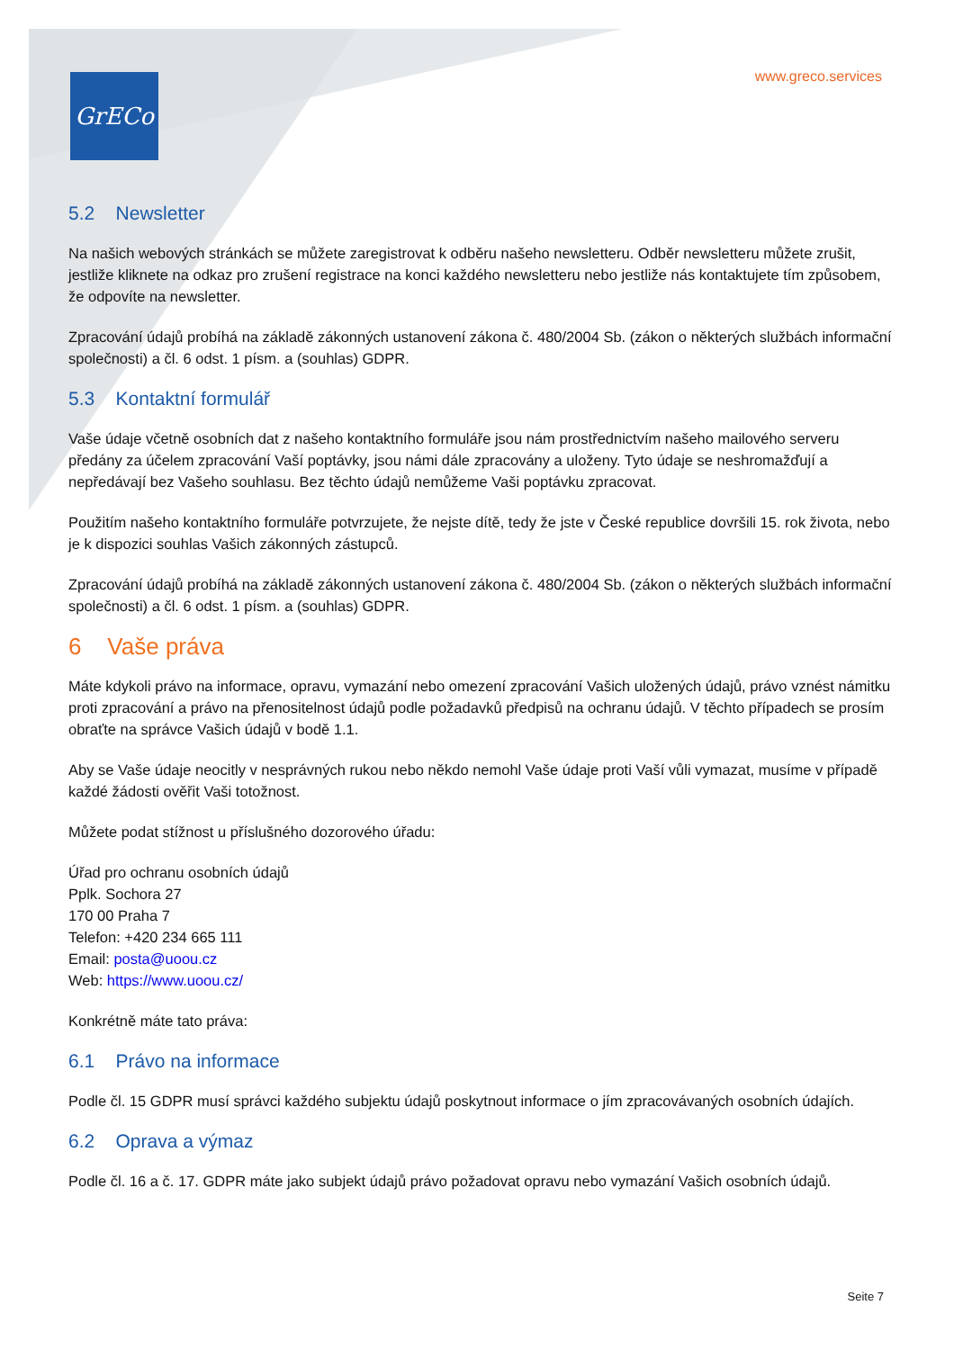GrECo www.greco.services
5.2 Newsletter
Na našich webových stránkách se můžete zaregistrovat k odběru našeho newsletteru. Odběr newsletteru můžete zrušit, jestliže kliknete na odkaz pro zrušení registrace na konci každého newsletteru nebo jestliže nás kontaktujete tím způsobem, že odpovíte na newsletter.
Zpracování údajů probíhá na základě zákonných ustanovení zákona č. 480/2004 Sb. (zákon o některých službách informační společnosti) a čl. 6 odst. 1 písm. a (souhlas) GDPR.
5.3 Kontaktní formulář
Vaše údaje včetně osobních dat z našeho kontaktního formuláře jsou nám prostřednictvím našeho mailového serveru předány za účelem zpracování Vaší poptávky, jsou námi dále zpracovány a uloženy. Tyto údaje se neshromažďují a nepředávají bez Vašeho souhlasu. Bez těchto údajů nemůžeme Vaši poptávku zpracovat.
Použitím našeho kontaktního formuláře potvrzujete, že nejste dítě, tedy že jste v České republice dovršili 15. rok života, nebo je k dispozici souhlas Vašich zákonných zástupců.
Zpracování údajů probíhá na základě zákonných ustanovení zákona č. 480/2004 Sb. (zákon o některých službách informační společnosti) a čl. 6 odst. 1 písm. a (souhlas) GDPR.
6 Vaše práva
Máte kdykoli právo na informace, opravu, vymazání nebo omezení zpracování Vašich uložených údajů, právo vznést námitku proti zpracování a právo na přenositelnost údajů podle požadavků předpisů na ochranu údajů. V těchto případech se prosím obraťte na správce Vašich údajů v bodě 1.1.
Aby se Vaše údaje neocitly v nesprávných rukou nebo někdo nemohl Vaše údaje proti Vaší vůli vymazat, musíme v případě každé žádosti ověřit Vaši totožnost.
Můžete podat stížnost u příslušného dozorového úřadu:
Úřad pro ochranu osobních údajů
Pplk. Sochora 27
170 00 Praha 7
Telefon: +420 234 665 111
Email: posta@uoou.cz
Web: https://www.uoou.cz/
Konkrétně máte tato práva:
6.1 Právo na informace
Podle čl. 15 GDPR musí správci každého subjektu údajů poskytnout informace o jím zpracovávaných osobních údajích.
6.2 Oprava a výmaz
Podle čl. 16 a č. 17. GDPR máte jako subjekt údajů právo požadovat opravu nebo vymazání Vašich osobních údajů.
Seite 7